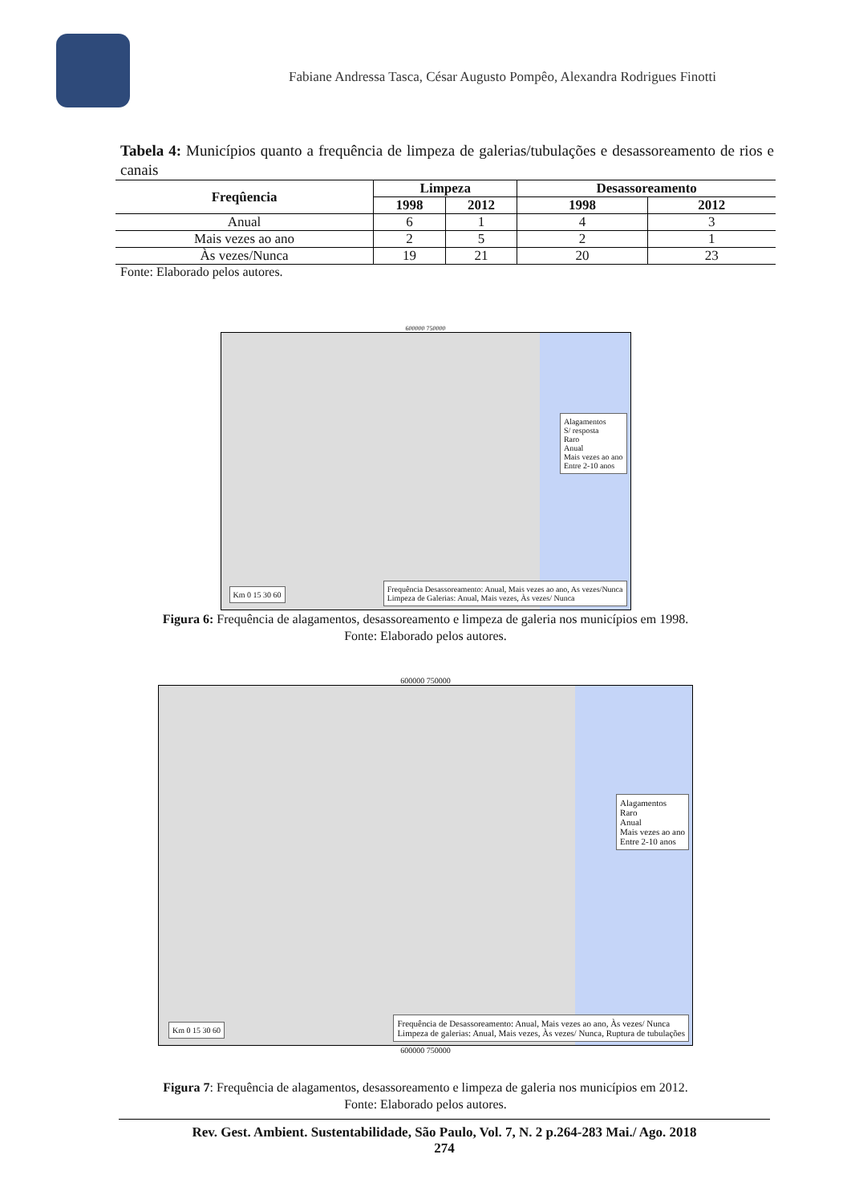Fabiane Andressa Tasca, César Augusto Pompêo, Alexandra Rodrigues Finotti
Tabela 4: Municípios quanto a frequência de limpeza de galerias/tubulações e desassoreamento de rios e canais
| Freqûencia | Limpeza | | Desassoreamento | |
| --- | --- | --- | --- | --- |
| | 1998 | 2012 | 1998 | 2012 |
| Anual | 6 | 1 | 4 | 3 |
| Mais vezes ao ano | 2 | 5 | 2 | 1 |
| Às vezes/Nunca | 19 | 21 | 20 | 23 |
Fonte: Elaborado pelos autores.
600000 750000
Alagamentos
S/ resposta
Raro
Anual
Mais vezes ao ano
Entre 2-10 anos
Frequência Desassoreamento: Anual, Mais vezes ao ano, As vezes/Nunca
Limpeza de Galerias: Anual, Mais vezes, Às vezes/ Nunca
Km 0 15 30 60
Figura 6: Frequência de alagamentos, desassoreamento e limpeza de galeria nos municípios em 1998.
Fonte: Elaborado pelos autores.
600000 750000
Alagamentos
Raro
Anual
Mais vezes ao ano
Entre 2-10 anos
Frequência de Desassoreamento: Anual, Mais vezes ao ano, Às vezes/ Nunca
Limpeza de galerias: Anual, Mais vezes, Às vezes/ Nunca, Ruptura de tubulações
Km 0 15 30 60
600000 750000
Figura 7: Frequência de alagamentos, desassoreamento e limpeza de galeria nos municípios em 2012.
Fonte: Elaborado pelos autores.
Rev. Gest. Ambient. Sustentabilidade, São Paulo, Vol. 7, N. 2 p.264-283 Mai./ Ago. 2018
274